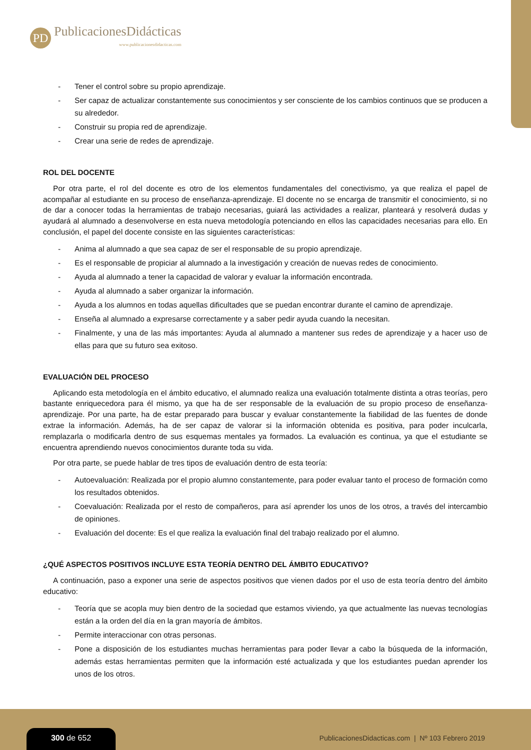PD
PublicacionesDidácticas
www.publicacionesdidacticas.com
- Tener el control sobre su propio aprendizaje.
- Ser capaz de actualizar constantemente sus conocimientos y ser consciente de los cambios continuos que se producen a su alrededor.
- Construir su propia red de aprendizaje.
- Crear una serie de redes de aprendizaje.
ROL DEL DOCENTE
Por otra parte, el rol del docente es otro de los elementos fundamentales del conectivismo, ya que realiza el papel de acompañar al estudiante en su proceso de enseñanza-aprendizaje. El docente no se encarga de transmitir el conocimiento, si no de dar a conocer todas la herramientas de trabajo necesarias, guiará las actividades a realizar, planteará y resolverá dudas y ayudará al alumnado a desenvolverse en esta nueva metodología potenciando en ellos las capacidades necesarias para ello. En conclusión, el papel del docente consiste en las siguientes características:
- Anima al alumnado a que sea capaz de ser el responsable de su propio aprendizaje.
- Es el responsable de propiciar al alumnado a la investigación y creación de nuevas redes de conocimiento.
- Ayuda al alumnado a tener la capacidad de valorar y evaluar la información encontrada.
- Ayuda al alumnado a saber organizar la información.
- Ayuda a los alumnos en todas aquellas dificultades que se puedan encontrar durante el camino de aprendizaje.
- Enseña al alumnado a expresarse correctamente y a saber pedir ayuda cuando la necesitan.
- Finalmente, y una de las más importantes: Ayuda al alumnado a mantener sus redes de aprendizaje y a hacer uso de ellas para que su futuro sea exitoso.
EVALUACIÓN DEL PROCESO
Aplicando esta metodología en el ámbito educativo, el alumnado realiza una evaluación totalmente distinta a otras teorías, pero bastante enriquecedora para él mismo, ya que ha de ser responsable de la evaluación de su propio proceso de enseñanza-aprendizaje. Por una parte, ha de estar preparado para buscar y evaluar constantemente la fiabilidad de las fuentes de donde extrae la información. Además, ha de ser capaz de valorar si la información obtenida es positiva, para poder inculcarla, remplazarla o modificarla dentro de sus esquemas mentales ya formados. La evaluación es continua, ya que el estudiante se encuentra aprendiendo nuevos conocimientos durante toda su vida.
Por otra parte, se puede hablar de tres tipos de evaluación dentro de esta teoría:
- Autoevaluación: Realizada por el propio alumno constantemente, para poder evaluar tanto el proceso de formación como los resultados obtenidos.
- Coevaluación: Realizada por el resto de compañeros, para así aprender los unos de los otros, a través del intercambio de opiniones.
- Evaluación del docente: Es el que realiza la evaluación final del trabajo realizado por el alumno.
¿QUÉ ASPECTOS POSITIVOS INCLUYE ESTA TEORÍA DENTRO DEL ÁMBITO EDUCATIVO?
A continuación, paso a exponer una serie de aspectos positivos que vienen dados por el uso de esta teoría dentro del ámbito educativo:
- Teoría que se acopla muy bien dentro de la sociedad que estamos viviendo, ya que actualmente las nuevas tecnologías están a la orden del día en la gran mayoría de ámbitos.
- Permite interaccionar con otras personas.
- Pone a disposición de los estudiantes muchas herramientas para poder llevar a cabo la búsqueda de la información, además estas herramientas permiten que la información esté actualizada y que los estudiantes puedan aprender los unos de los otros.
300 de 652
PublicacionesDidacticas.com | Nº 103 Febrero 2019